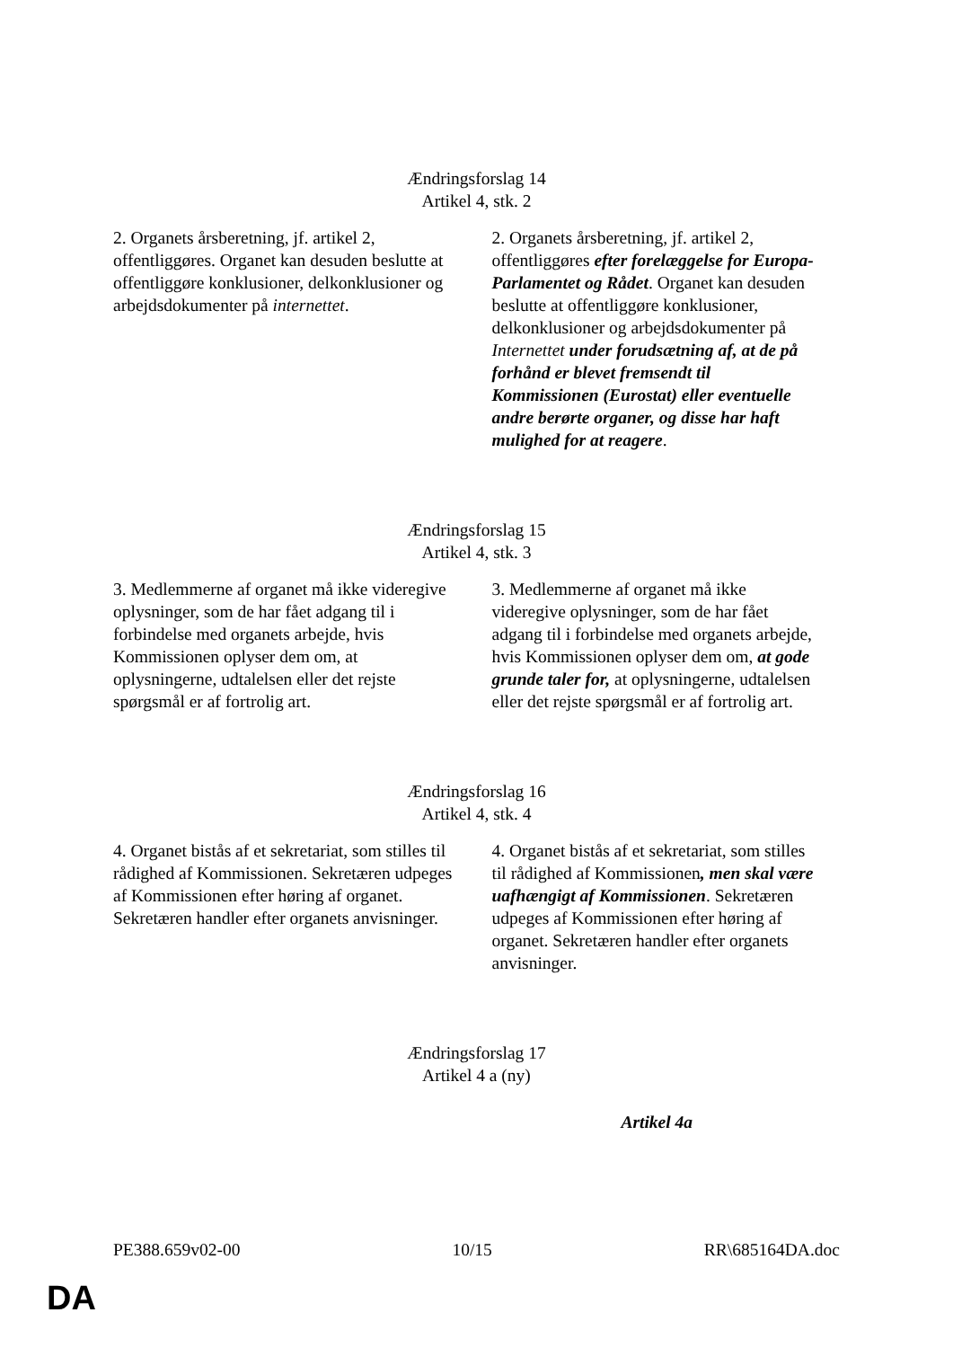Ændringsforslag 14
Artikel 4, stk. 2
| 2. Organets årsberetning, jf. artikel 2, offentliggøres. Organet kan desuden beslutte at offentliggøre konklusioner, delkonklusioner og arbejdsdokumenter på internettet . | 2. Organets årsberetning, jf. artikel 2, offentliggøres efter forelæggelse for Europa-Parlamentet og Rådet . Organet kan desuden beslutte at offentliggøre konklusioner, delkonklusioner og arbejdsdokumenter på Internettet under forudsætning af, at de på forhånd er blevet fremsendt til Kommissionen (Eurostat) eller eventuelle andre berørte organer, og disse har haft mulighed for at reagere . |
Ændringsforslag 15
Artikel 4, stk. 3
| 3. Medlemmerne af organet må ikke videregive oplysninger, som de har fået adgang til i forbindelse med organets arbejde, hvis Kommissionen oplyser dem om, at oplysningerne, udtalelsen eller det rejste spørgsmål er af fortrolig art. | 3. Medlemmerne af organet må ikke videregive oplysninger, som de har fået adgang til i forbindelse med organets arbejde, hvis Kommissionen oplyser dem om, at gode grunde taler for, at oplysningerne, udtalelsen eller det rejste spørgsmål er af fortrolig art. |
Ændringsforslag 16
Artikel 4, stk. 4
| 4. Organet bistås af et sekretariat, som stilles til rådighed af Kommissionen. Sekretæren udpeges af Kommissionen efter høring af organet. Sekretæren handler efter organets anvisninger. | 4. Organet bistås af et sekretariat, som stilles til rådighed af Kommissionen , men skal være uafhængigt af Kommissionen . Sekretæren udpeges af Kommissionen efter høring af organet. Sekretæren handler efter organets anvisninger. |
Ændringsforslag 17
Artikel 4 a (ny)
| | Artikel 4a |
PE388.659v02-00 10/15 RR\685164DA.doc
DA